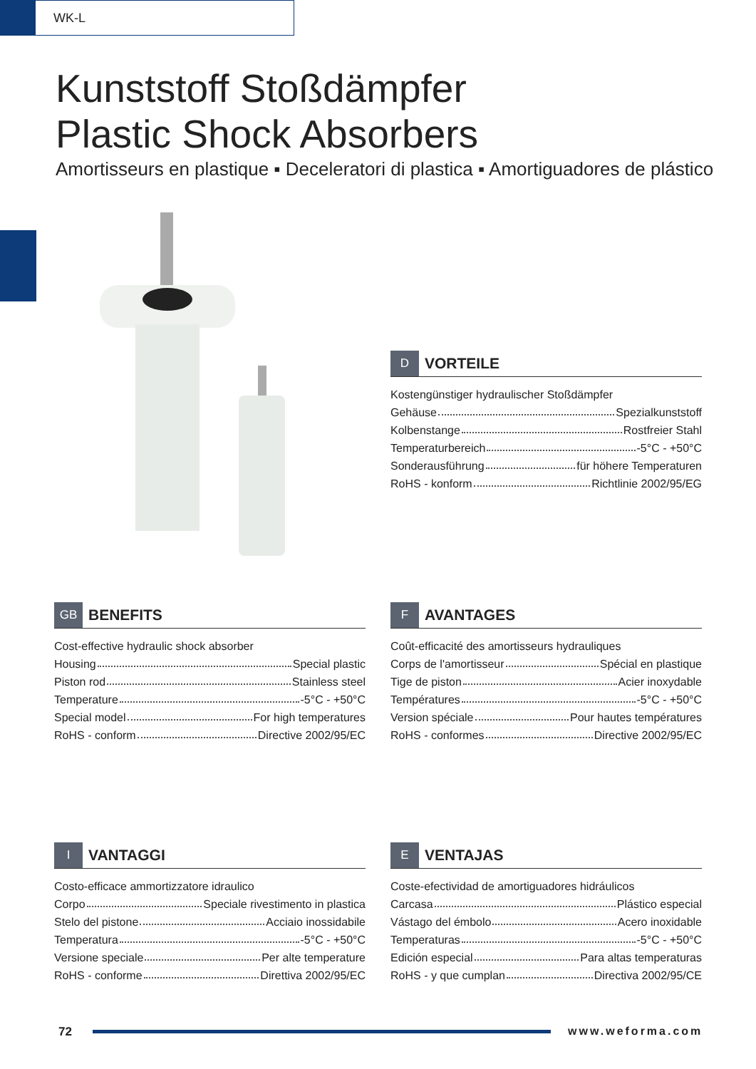WK-L
Kunststoff Stoßdämpfer
Plastic Shock Absorbers
Amortisseurs en plastique ▪ Deceleratori di plastica ▪ Amortiguadores de plástico
D VORTEILE
Kostengünstiger hydraulischer Stoßdämpfer
Gehäuse Spezialkunststoff
Kolbenstange Rostfreier Stahl
Temperaturbereich -5°C - +50°C
Sonderausführung für höhere Temperaturen
RoHS - konform Richtlinie 2002/95/EG
GB BENEFITS
Cost-effective hydraulic shock absorber
Housing Special plastic
Piston rod Stainless steel
Temperature -5°C - +50°C
Special model For high temperatures
RoHS - conform Directive 2002/95/EC
F AVANTAGES
Coût-efficacité des amortisseurs hydrauliques
Corps de l'amortisseur Spécial en plastique
Tige de piston Acier inoxydable
Températures -5°C - +50°C
Version spéciale Pour hautes températures
RoHS - conformes Directive 2002/95/EC
I VANTAGGI
Costo-efficace ammortizzatore idraulico
Corpo Speciale rivestimento in plastica
Stelo del pistone Acciaio inossidabile
Temperatura -5°C - +50°C
Versione speciale Per alte temperature
RoHS - conforme Direttiva 2002/95/EC
E VENTAJAS
Coste-efectividad de amortiguadores hidráulicos
Carcasa Plástico especial
Vástago del émbolo Acero inoxidable
Temperaturas -5°C - +50°C
Edición especial Para altas temperaturas
RoHS - y que cumplan Directiva 2002/95/CE
72 www.weforma.com